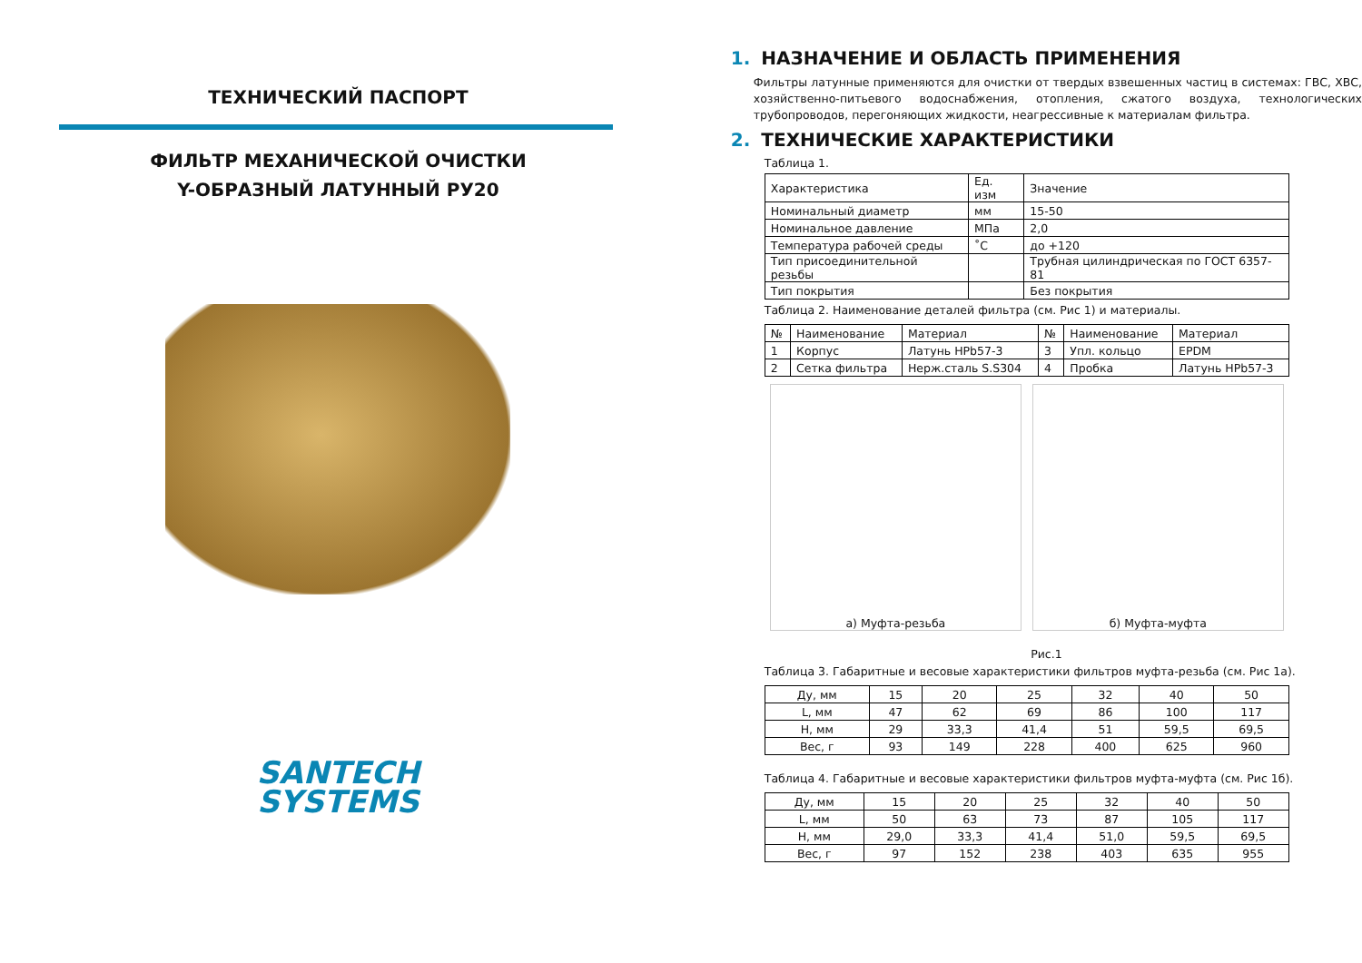ТЕХНИЧЕСКИЙ ПАСПОРТ
ФИЛЬТР МЕХАНИЧЕСКОЙ ОЧИСТКИ
Y-ОБРАЗНЫЙ ЛАТУННЫЙ РУ20
SANTECH
SYSTEMS
1. НАЗНАЧЕНИЕ И ОБЛАСТЬ ПРИМЕНЕНИЯ
Фильтры латунные применяются для очистки от твердых взвешенных частиц в системах: ГВС, ХВС, хозяйственно-питьевого водоснабжения, отопления, сжатого воздуха, технологических трубопроводов, перегоняющих жидкости, неагрессивные к материалам фильтра.
2. ТЕХНИЧЕСКИЕ ХАРАКТЕРИСТИКИ
Таблица 1.
| Характеристика | Ед. изм | Значение |
| --- | --- | --- |
| Номинальный диаметр | мм | 15-50 |
| Номинальное давление | МПа | 2,0 |
| Температура рабочей среды | ˚С | до +120 |
| Тип присоединительной резьбы | | Трубная цилиндрическая по ГОСТ 6357-81 |
| Тип покрытия | | Без покрытия |
Таблица 2. Наименование деталей фильтра (см. Рис 1) и материалы.
| № | Наименование | Материал | № | Наименование | Материал |
| --- | --- | --- | --- | --- | --- |
| 1 | Корпус | Латунь HPb57-3 | 3 | Упл. кольцо | EPDM |
| 2 | Сетка фильтра | Нерж.сталь S.S304 | 4 | Пробка | Латунь HPb57-3 |
а) Муфта-резьба б) Муфта-муфта
Рис.1
Таблица 3. Габаритные и весовые характеристики фильтров муфта-резьба (см. Рис 1а).
| Ду, мм | 15 | 20 | 25 | 32 | 40 | 50 |
| L, мм | 47 | 62 | 69 | 86 | 100 | 117 |
| H, мм | 29 | 33,3 | 41,4 | 51 | 59,5 | 69,5 |
| Вес, г | 93 | 149 | 228 | 400 | 625 | 960 |
Таблица 4. Габаритные и весовые характеристики фильтров муфта-муфта (см. Рис 1б).
| Ду, мм | 15 | 20 | 25 | 32 | 40 | 50 |
| L, мм | 50 | 63 | 73 | 87 | 105 | 117 |
| H, мм | 29,0 | 33,3 | 41,4 | 51,0 | 59,5 | 69,5 |
| Вес, г | 97 | 152 | 238 | 403 | 635 | 955 |